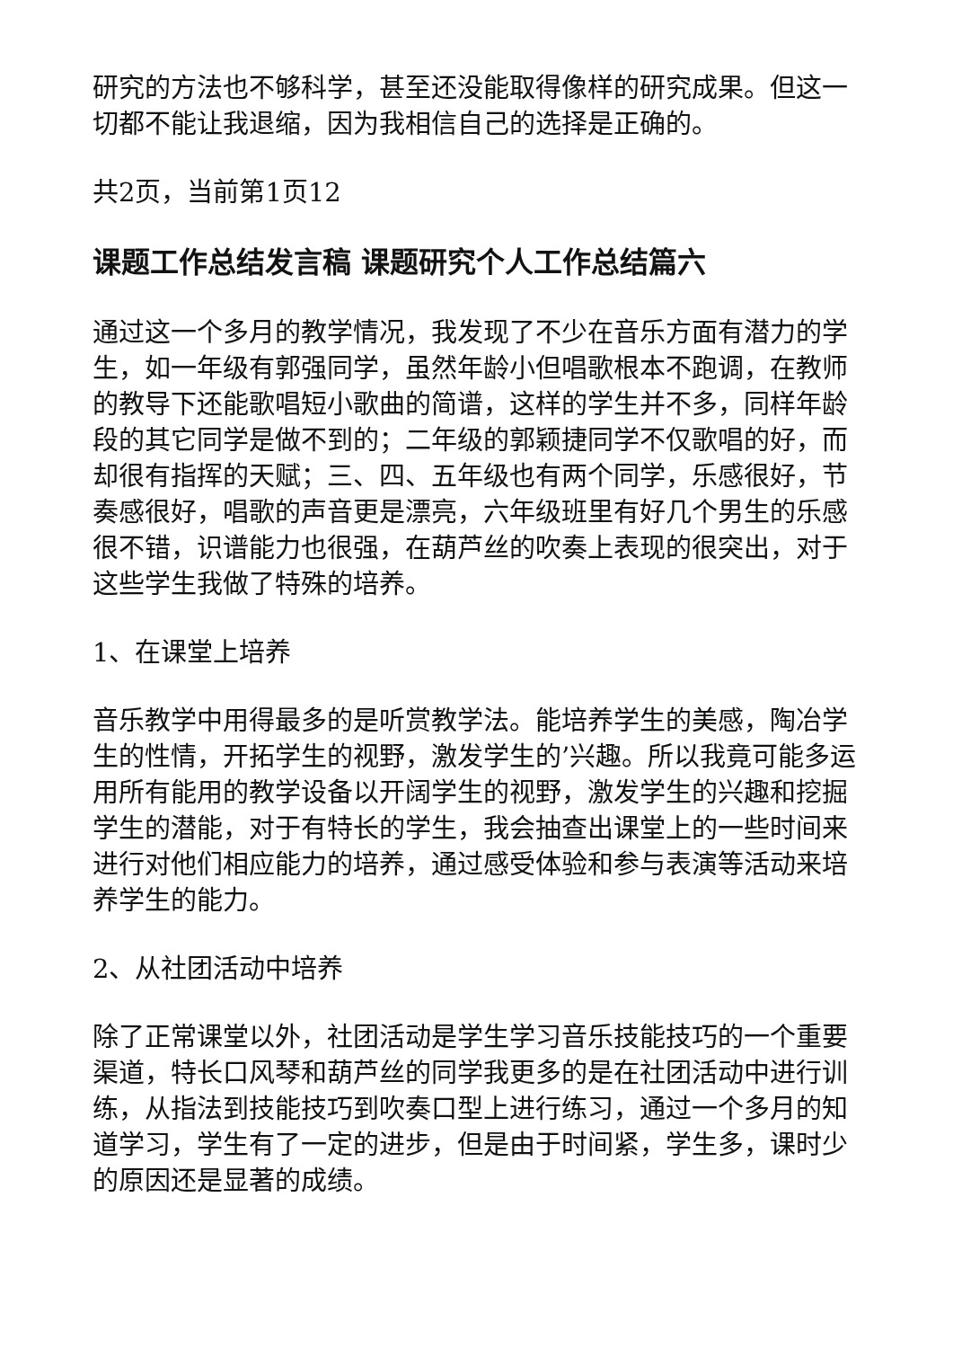研究的方法也不够科学，甚至还没能取得像样的研究成果。但这一切都不能让我退缩，因为我相信自己的选择是正确的。
共2页，当前第1页12
课题工作总结发言稿 课题研究个人工作总结篇六
通过这一个多月的教学情况，我发现了不少在音乐方面有潜力的学生，如一年级有郭强同学，虽然年龄小但唱歌根本不跑调，在教师的教导下还能歌唱短小歌曲的简谱，这样的学生并不多，同样年龄段的其它同学是做不到的；二年级的郭颖捷同学不仅歌唱的好，而却很有指挥的天赋；三、四、五年级也有两个同学，乐感很好，节奏感很好，唱歌的声音更是漂亮，六年级班里有好几个男生的乐感很不错，识谱能力也很强，在葫芦丝的吹奏上表现的很突出，对于这些学生我做了特殊的培养。
1、在课堂上培养
音乐教学中用得最多的是听赏教学法。能培养学生的美感，陶冶学生的性情，开拓学生的视野，激发学生的’兴趣。所以我竟可能多运用所有能用的教学设备以开阔学生的视野，激发学生的兴趣和挖掘学生的潜能，对于有特长的学生，我会抽查出课堂上的一些时间来进行对他们相应能力的培养，通过感受体验和参与表演等活动来培养学生的能力。
2、从社团活动中培养
除了正常课堂以外，社团活动是学生学习音乐技能技巧的一个重要渠道，特长口风琴和葫芦丝的同学我更多的是在社团活动中进行训练，从指法到技能技巧到吹奏口型上进行练习，通过一个多月的知道学习，学生有了一定的进步，但是由于时间紧，学生多，课时少的原因还是显著的成绩。